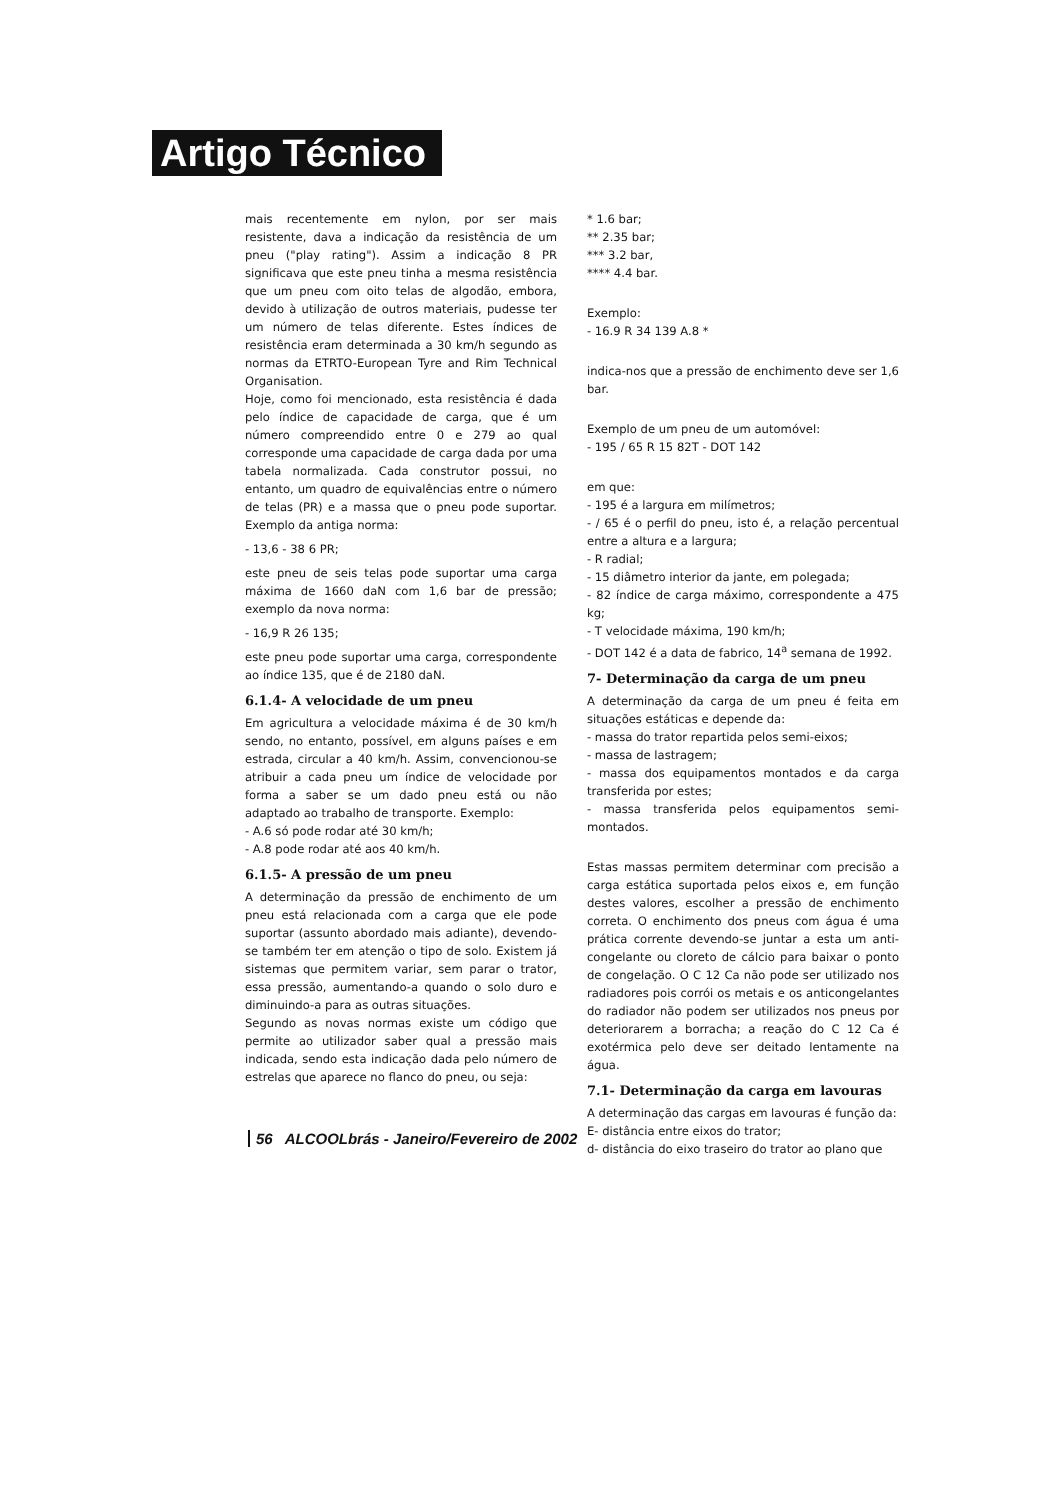Artigo Técnico
mais recentemente em nylon, por ser mais resistente, dava a indicação da resistência de um pneu ("play rating"). Assim a indicação 8 PR significava que este pneu tinha a mesma resistência que um pneu com oito telas de algodão, embora, devido à utilização de outros materiais, pudesse ter um número de telas diferente. Estes índices de resistência eram determinada a 30 km/h segundo as normas da ETRTO-European Tyre and Rim Technical Organisation.
Hoje, como foi mencionado, esta resistência é dada pelo índice de capacidade de carga, que é um número compreendido entre 0 e 279 ao qual corresponde uma capacidade de carga dada por uma tabela normalizada. Cada construtor possui, no entanto, um quadro de equivalências entre o número de telas (PR) e a massa que o pneu pode suportar. Exemplo da antiga norma:
- 13,6 - 38 6 PR;
este pneu de seis telas pode suportar uma carga máxima de 1660 daN com 1,6 bar de pressão; exemplo da nova norma:
- 16,9 R 26 135;
este pneu pode suportar uma carga, correspondente ao índice 135, que é de 2180 daN.
6.1.4- A velocidade de um pneu
Em agricultura a velocidade máxima é de 30 km/h sendo, no entanto, possível, em alguns países e em estrada, circular a 40 km/h. Assim, convencionou-se atribuir a cada pneu um índice de velocidade por forma a saber se um dado pneu está ou não adaptado ao trabalho de transporte. Exemplo:
- A.6 só pode rodar até 30 km/h;
- A.8 pode rodar até aos 40 km/h.
6.1.5- A pressão de um pneu
A determinação da pressão de enchimento de um pneu está relacionada com a carga que ele pode suportar (assunto abordado mais adiante), devendo-se também ter em atenção o tipo de solo. Existem já sistemas que permitem variar, sem parar o trator, essa pressão, aumentando-a quando o solo duro e diminuindo-a para as outras situações.
Segundo as novas normas existe um código que permite ao utilizador saber qual a pressão mais indicada, sendo esta indicação dada pelo número de estrelas que aparece no flanco do pneu, ou seja:
* 1.6 bar;
** 2.35 bar;
*** 3.2 bar,
**** 4.4 bar.
Exemplo:
- 16.9 R 34 139 A.8 *
indica-nos que a pressão de enchimento deve ser 1,6 bar.
Exemplo de um pneu de um automóvel:
- 195 / 65 R 15 82T - DOT 142
em que:
- 195 é a largura em milímetros;
- / 65 é o perfil do pneu, isto é, a relação percentual entre a altura e a largura;
- R radial;
- 15 diâmetro interior da jante, em polegada;
- 82 índice de carga máximo, correspondente a 475 kg;
- T velocidade máxima, 190 km/h;
- DOT 142 é a data de fabrico, 14<sup>a</sup> semana de 1992.
7- Determinação da carga de um pneu
A determinação da carga de um pneu é feita em situações estáticas e depende da:
- massa do trator repartida pelos semi-eixos;
- massa de lastragem;
- massa dos equipamentos montados e da carga transferida por estes;
- massa transferida pelos equipamentos semi-montados.
Estas massas permitem determinar com precisão a carga estática suportada pelos eixos e, em função destes valores, escolher a pressão de enchimento correta. O enchimento dos pneus com água é uma prática corrente devendo-se juntar a esta um anti-congelante ou cloreto de cálcio para baixar o ponto de congelação. O C 12 Ca não pode ser utilizado nos radiadores pois corrói os metais e os anticongelantes do radiador não podem ser utilizados nos pneus por deteriorarem a borracha; a reação do C 12 Ca é exotérmica pelo deve ser deitado lentamente na água.
7.1- Determinação da carga em lavouras
A determinação das cargas em lavouras é função da:
E- distância entre eixos do trator;
d- distância do eixo traseiro do trator ao plano que
56 ALCOOLbrás - Janeiro/Fevereiro de 2002